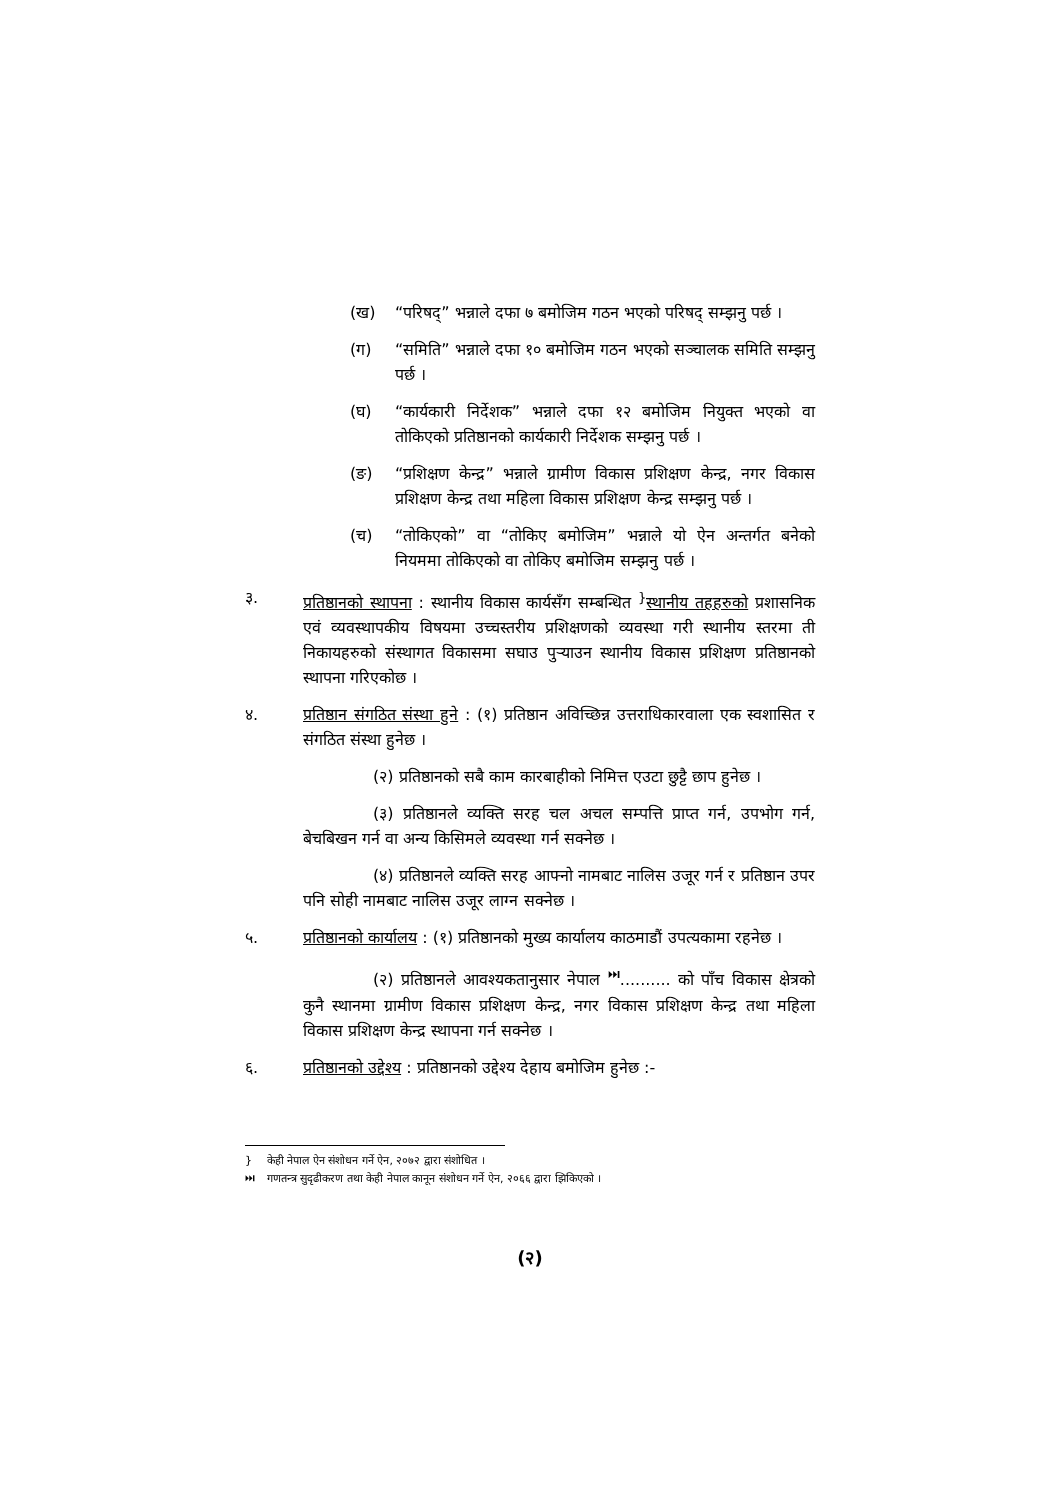(ख) “परिषद्” भन्नाले दफा ७ बमोजिम गठन भएको परिषद् सम्झनु पर्छ ।
(ग) “समिति” भन्नाले दफा १० बमोजिम गठन भएको सञ्चालक समिति सम्झनु पर्छ ।
(घ) “कार्यकारी निर्देशक” भन्नाले दफा १२ बमोजिम नियुक्त भएको वा तोकिएको प्रतिष्ठानको कार्यकारी निर्देशक सम्झनु पर्छ ।
(ङ) “प्रशिक्षण केन्द्र” भन्नाले ग्रामीण विकास प्रशिक्षण केन्द्र, नगर विकास प्रशिक्षण केन्द्र तथा महिला विकास प्रशिक्षण केन्द्र सम्झनु पर्छ ।
(च) “तोकिएको” वा “तोकिए बमोजिम” भन्नाले यो ऐन अन्तर्गत बनेको नियममा तोकिएको वा तोकिए बमोजिम सम्झनु पर्छ ।
३. प्रतिष्ठानको स्थापना : स्थानीय विकास कार्यसँग सम्बन्धित <sup>}</sup>स्थानीय तहहरुको प्रशासनिक एवं व्यवस्थापकीय विषयमा उच्चस्तरीय प्रशिक्षणको व्यवस्था गरी स्थानीय स्तरमा ती निकायहरुको संस्थागत विकासमा सघाउ पुऱ्याउन स्थानीय विकास प्रशिक्षण प्रतिष्ठानको स्थापना गरिएकोछ ।
४. प्रतिष्ठान संगठित संस्था हुने : (१) प्रतिष्ठान अविच्छिन्न उत्तराधिकारवाला एक स्वशासित र संगठित संस्था हुनेछ ।
(२) प्रतिष्ठानको सबै काम कारबाहीको निमित्त एउटा छुट्टै छाप हुनेछ ।
(३) प्रतिष्ठानले व्यक्ति सरह चल अचल सम्पत्ति प्राप्त गर्न, उपभोग गर्न, बेचबिखन गर्न वा अन्य किसिमले व्यवस्था गर्न सक्नेछ ।
(४) प्रतिष्ठानले व्यक्ति सरह आफ्नो नामबाट नालिस उजूर गर्न र प्रतिष्ठान उपर पनि सोही नामबाट नालिस उजूर लाग्न सक्नेछ ।
५. प्रतिष्ठानको कार्यालय : (१) प्रतिष्ठानको मुख्य कार्यालय काठमाडौं उपत्यकामा रहनेछ ।
(२) प्रतिष्ठानले आवश्यकतानुसार नेपाल <sup>⏭</sup>.......... को पाँच विकास क्षेत्रको कुनै स्थानमा ग्रामीण विकास प्रशिक्षण केन्द्र, नगर विकास प्रशिक्षण केन्द्र तथा महिला विकास प्रशिक्षण केन्द्र स्थापना गर्न सक्नेछ ।
६. प्रतिष्ठानको उद्देश्य : प्रतिष्ठानको उद्देश्य देहाय बमोजिम हुनेछ :-
} केही नेपाल ऐन संशोधन गर्ने ऐन, २०७२ द्वारा संशोधित ।
⏭ गणतन्त्र सुदृढीकरण तथा केही नेपाल कानून संशोधन गर्ने ऐन, २०६६ द्वारा झिकिएको ।
(२)